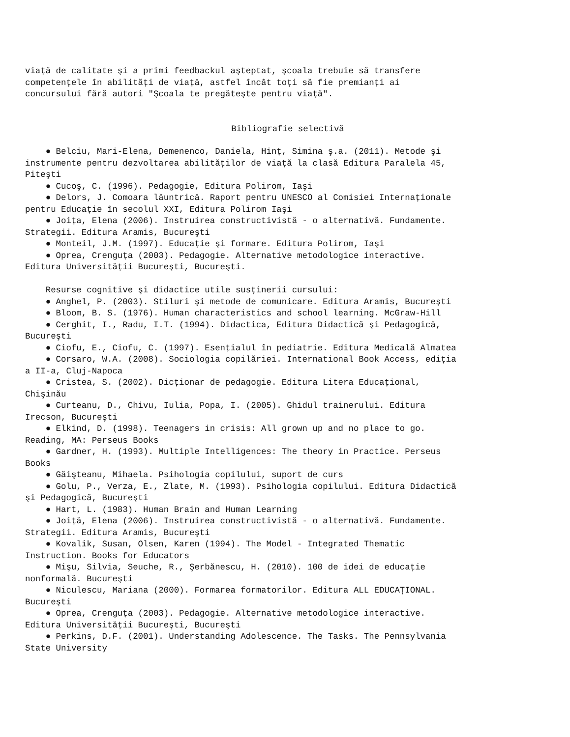viață de calitate şi a primi feedbackul aşteptat, şcoala trebuie să transfere competențele în abilități de viață, astfel încât toți să fie premianți ai concursului fără autori "Şcoala te pregăteşte pentru viață".
Bibliografie selectivă
● Belciu, Mari-Elena, Demenenco, Daniela, Hinț, Simina ş.a. (2011). Metode şi instrumente pentru dezvoltarea abilităților de viață la clasă Editura Paralela 45, Piteşti ● Cucoş, C. (1996). Pedagogie, Editura Polirom, Iaşi ● Delors, J. Comoara lăuntrică. Raport pentru UNESCO al Comisiei Internaționale pentru Educație în secolul XXI, Editura Polirom Iaşi ● Joița, Elena (2006). Instruirea constructivistă - o alternativă. Fundamente. Strategii. Editura Aramis, Bucureşti ● Monteil, J.M. (1997). Educație şi formare. Editura Polirom, Iaşi ● Oprea, Crenguța (2003). Pedagogie. Alternative metodologice interactive. Editura Universității Bucureşti, Bucureşti. Resurse cognitive şi didactice utile susținerii cursului: ● Anghel, P. (2003). Stiluri şi metode de comunicare. Editura Aramis, Bucureşti ● Bloom, B. S. (1976). Human characteristics and school learning. McGraw-Hill ● Cerghit, I., Radu, I.T. (1994). Didactica, Editura Didactică şi Pedagogică, Bucureşti ● Ciofu, E., Ciofu, C. (1997). Esențialul în pediatrie. Editura Medicală Almatea ● Corsaro, W.A. (2008). Sociologia copilăriei. International Book Access, ediția a II-a, Cluj-Napoca ● Cristea, S. (2002). Dicționar de pedagogie. Editura Litera Educațional, Chişinău ● Curteanu, D., Chivu, Iulia, Popa, I. (2005). Ghidul trainerului. Editura Irecson, Bucureşti ● Elkind, D. (1998). Teenagers in crisis: All grown up and no place to go. Reading, MA: Perseus Books ● Gardner, H. (1993). Multiple Intelligences: The theory in Practice. Perseus Books ● Găişteanu, Mihaela. Psihologia copilului, suport de curs ● Golu, P., Verza, E., Zlate, M. (1993). Psihologia copilului. Editura Didactică şi Pedagogică, Bucureşti ● Hart, L. (1983). Human Brain and Human Learning ● Joiță, Elena (2006). Instruirea constructivistă - o alternativă. Fundamente. Strategii. Editura Aramis, Bucureşti ● Kovalik, Susan, Olsen, Karen (1994). The Model - Integrated Thematic Instruction. Books for Educators ● Mişu, Silvia, Seuche, R., Şerbănescu, H. (2010). 100 de idei de educație nonformală. Bucureşti ● Niculescu, Mariana (2000). Formarea formatorilor. Editura ALL EDUCAȚIONAL. Bucureşti ● Oprea, Crenguța (2003). Pedagogie. Alternative metodologice interactive. Editura Universității Bucureşti, Bucureşti ● Perkins, D.F. (2001). Understanding Adolescence. The Tasks. The Pennsylvania State University